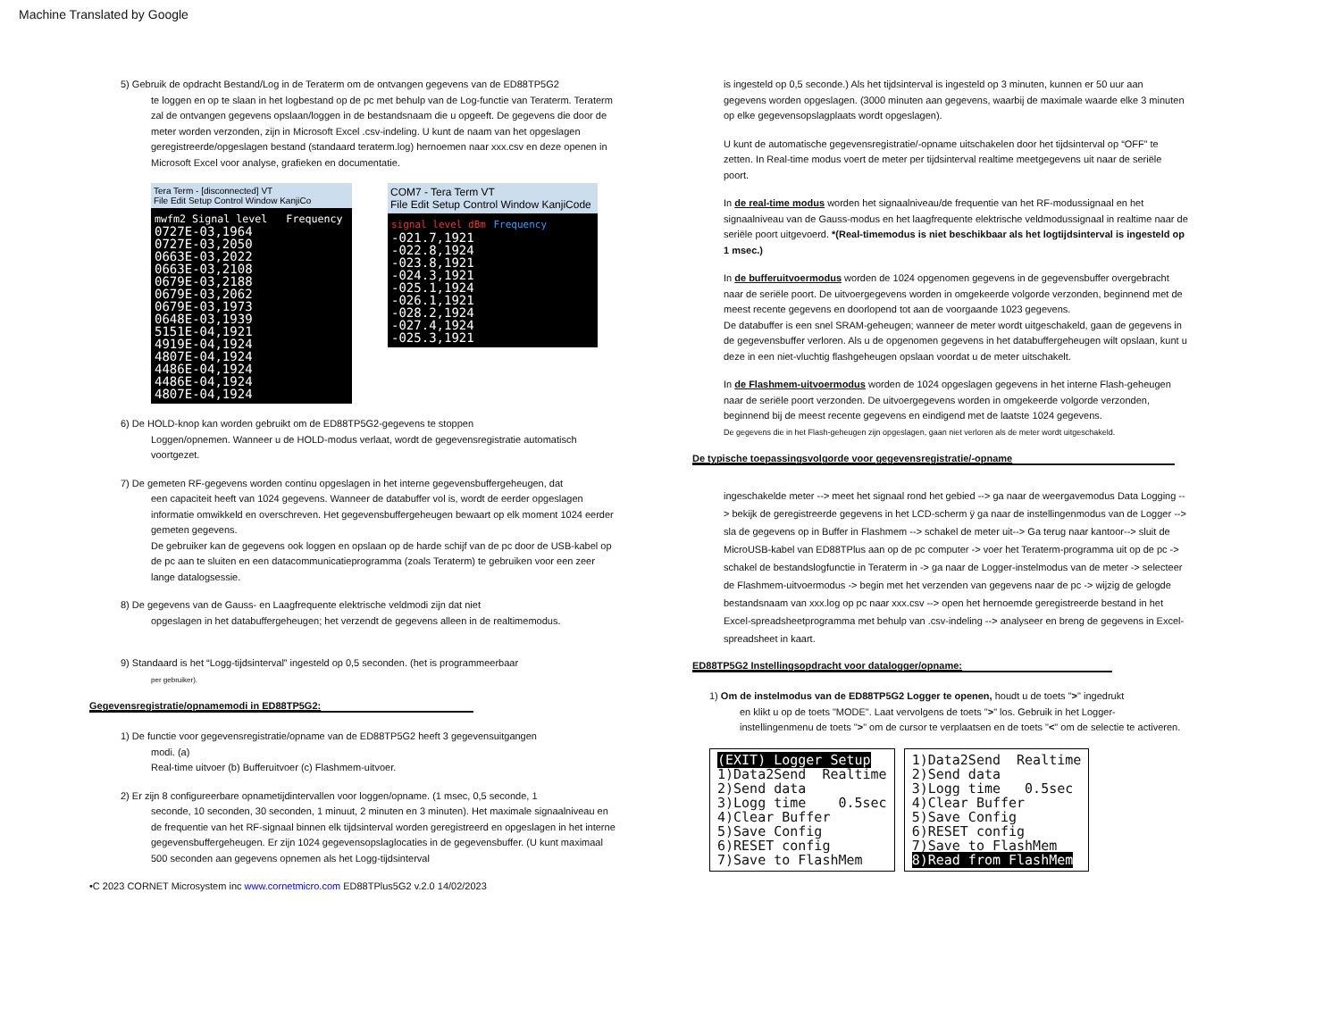Machine Translated by Google
5) Gebruik de opdracht Bestand/Log in de Teraterm om de ontvangen gegevens van de ED88TP5G2
te loggen en op te slaan in het logbestand op de pc met behulp van de Log-functie van Teraterm. Teraterm zal de ontvangen gegevens opslaan/loggen in de bestandsnaam die u opgeeft. De gegevens die door de meter worden verzonden, zijn in Microsoft Excel .csv-indeling. U kunt de naam van het opgeslagen geregistreerde/opgeslagen bestand (standaard teraterm.log) hernoemen naar xxx.csv en deze openen in Microsoft Excel voor analyse, grafieken en documentatie.
Tera Term - [disconnected] VT
File Edit Setup Control Window KanjiCo
mwfm2 Signal level Frequency
0727E-03,1964
0727E-03,2050
0663E-03,2022
0663E-03,2108
0679E-03,2188
0679E-03,2062
0679E-03,1973
0648E-03,1939
5151E-04,1921
4919E-04,1924
4807E-04,1924
4486E-04,1924
4486E-04,1924
4807E-04,1924
COM7 - Tera Term VT
File Edit Setup Control Window KanjiCode
signal level dBm Frequency
-021.7,1921
-022.8,1924
-023.8,1921
-024.3,1921
-025.1,1924
-026.1,1921
-028.2,1924
-027.4,1924
-025.3,1921
6) De HOLD-knop kan worden gebruikt om de ED88TP5G2-gegevens te stoppen
Loggen/opnemen. Wanneer u de HOLD-modus verlaat, wordt de gegevensregistratie automatisch voortgezet.
7) De gemeten RF-gegevens worden continu opgeslagen in het interne gegevensbuffergeheugen, dat
een capaciteit heeft van 1024 gegevens. Wanneer de databuffer vol is, wordt de eerder opgeslagen informatie omwikkeld en overschreven. Het gegevensbuffergeheugen bewaart op elk moment 1024 eerder gemeten gegevens.
De gebruiker kan de gegevens ook loggen en opslaan op de harde schijf van de pc door de USB-kabel op de pc aan te sluiten en een datacommunicatieprogramma (zoals Teraterm) te gebruiken voor een zeer lange datalogsessie.
8) De gegevens van de Gauss- en Laagfrequente elektrische veldmodi zijn dat niet
opgeslagen in het databuffergeheugen; het verzendt de gegevens alleen in de realtimemodus.
9) Standaard is het “Logg-tijdsinterval” ingesteld op 0,5 seconden. (het is programmeerbaar
per gebruiker).
Gegevensregistratie/opnamemodi in ED88TP5G2:
1) De functie voor gegevensregistratie/opname van de ED88TP5G2 heeft 3 gegevensuitgangen
modi. (a)
Real-time uitvoer (b) Bufferuitvoer (c) Flashmem-uitvoer.
2) Er zijn 8 configureerbare opnametijdintervallen voor loggen/opname. (1 msec, 0,5 seconde, 1
seconde, 10 seconden, 30 seconden, 1 minuut, 2 minuten en 3 minuten). Het maximale signaalniveau en de frequentie van het RF-signaal binnen elk tijdsinterval worden geregistreerd en opgeslagen in het interne gegevensbuffergeheugen. Er zijn 1024 gegevensopslaglocaties in de gegevensbuffer. (U kunt maximaal 500 seconden aan gegevens opnemen als het Logg-tijdsinterval
•C 2023 CORNET Microsystem inc www.cornetmicro.com ED88TPlus5G2 v.2.0 14/02/2023
is ingesteld op 0,5 seconde.) Als het tijdsinterval is ingesteld op 3 minuten, kunnen er 50 uur aan gegevens worden opgeslagen. (3000 minuten aan gegevens, waarbij de maximale waarde elke 3 minuten op elke gegevensopslagplaats wordt opgeslagen).
U kunt de automatische gegevensregistratie/-opname uitschakelen door het tijdsinterval op “OFF” te zetten. In Real-time modus voert de meter per tijdsinterval realtime meetgegevens uit naar de seriële poort.
In de real-time modus worden het signaalniveau/de frequentie van het RF-modussignaal en het signaalniveau van de Gauss-modus en het laagfrequente elektrische veldmodussignaal in realtime naar de seriële poort uitgevoerd. *(Real-timemodus is niet beschikbaar als het logtijdsinterval is ingesteld op 1 msec.)
In de bufferuitvoermodus worden de 1024 opgenomen gegevens in de gegevensbuffer overgebracht naar de seriële poort. De uitvoergegevens worden in omgekeerde volgorde verzonden, beginnend met de meest recente gegevens en doorlopend tot aan de voorgaande 1023 gegevens.
De databuffer is een snel SRAM-geheugen; wanneer de meter wordt uitgeschakeld, gaan de gegevens in de gegevensbuffer verloren. Als u de opgenomen gegevens in het databuffergeheugen wilt opslaan, kunt u deze in een niet-vluchtig flashgeheugen opslaan voordat u de meter uitschakelt.
In de Flashmem-uitvoermodus worden de 1024 opgeslagen gegevens in het interne Flash-geheugen naar de seriële poort verzonden. De uitvoergegevens worden in omgekeerde volgorde verzonden, beginnend bij de meest recente gegevens en eindigend met de laatste 1024 gegevens.
De gegevens die in het Flash-geheugen zijn opgeslagen, gaan niet verloren als de meter wordt uitgeschakeld.
De typische toepassingsvolgorde voor gegevensregistratie/-opname
ingeschakelde meter --> meet het signaal rond het gebied --> ga naar de weergavemodus Data Logging --> bekijk de geregistreerde gegevens in het LCD-scherm ÿ ga naar de instellingenmodus van de Logger --> sla de gegevens op in Buffer in Flashmem --> schakel de meter uit--> Ga terug naar kantoor--> sluit de MicroUSB-kabel van ED88TPlus aan op de pc computer -> voer het Teraterm-programma uit op de pc -> schakel de bestandslogfunctie in Teraterm in -> ga naar de Logger-instelmodus van de meter -> selecteer de Flashmem-uitvoermodus -> begin met het verzenden van gegevens naar de pc -> wijzig de gelogde bestandsnaam van xxx.log op pc naar xxx.csv --> open het hernoemde geregistreerde bestand in het Excel-spreadsheetprogramma met behulp van .csv-indeling --> analyseer en breng de gegevens in Excel-spreadsheet in kaart.
ED88TP5G2 Instellingsopdracht voor datalogger/opname:
1) Om de instelmodus van de ED88TP5G2 Logger te openen, houdt u de toets ">" ingedrukt
en klikt u op de toets "MODE". Laat vervolgens de toets ">" los. Gebruik in het Logger-instellingenmenu de toets ">" om de cursor te verplaatsen en de toets "<" om de selectie te activeren.
(EXIT) Logger Setup 1)Data2Send Realtime 2)Send data 3)Logg time 0.5sec 4)Clear Buffer 5)Save Config 6)RESET config 7)Save to FlashMem
1)Data2Send Realtime 2)Send data 3)Logg time 0.5sec 4)Clear Buffer 5)Save Config 6)RESET config 7)Save to FlashMem 8)Read from FlashMem